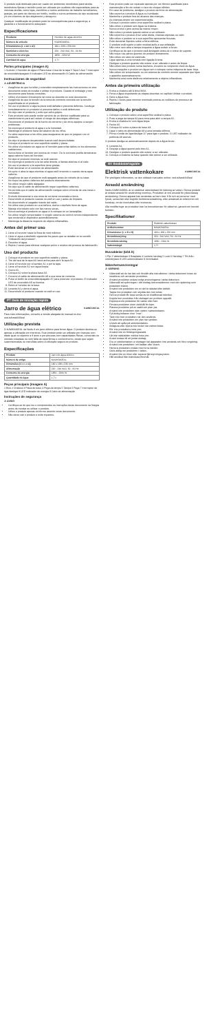O produto está destinado para ser usado em ambientes domésticos para tarefas domésticas típicas e também pode ser utilizado por usuários não especialistas para as mesmas tarefas, como lojas, escritórios e outros ambientes de trabalho semelhantes, granjas, por parte de clientes em hotéis, motéis e outros ambientes do tipo residencial y/o em entornos do tipo alojamento y desayuno.
Qualquer modificação do produto pode ter consequências para a segurança, a garantia e o funcionamento adequado.
Especificaciones
| Producto | Hervidor de agua eléctrico |
| Número de artículo | KAWK340EAL |
| Dimensiones (L x An x Al) | 180 x 198 x 236 mm |
| Suministro eléctrico | 220 - 240 VAC; 50 - 60 Hz |
| Consumo de energía | 1850 - 2200 W |
| Cantidad de agua | 1,7 l |
Partes principales (imagen A)
1 Surtidor 2 Hervidor de agua 3 Placa base 4 Asa de la tapa 5 Tapa 6 Asa 7 Interruptor de encendido/apagado 8 Indicador LED de alimentación 9 Cable de alimentación
Instrucciones de seguridad
⚠ ADVERTENCIA
Asegúrese de que ha leído y entendido completamente las instrucciones en este documento antes de instalar o utilizar el producto. Guarde el embalaje y este documento para futuras consultas.
Utilice el producto únicamente tal como se describe en este documento.
Asegúrese de que la tensión de la toma de corriente coincida con la tensión especificada en el producto.
No use el producto si alguna pieza está dañada o presenta defectos. Sustituya inmediatamente un producto si presenta daños o está defectuoso.
No deje caer el producto y evite que sufra golpes.
Este producto solo puede recibir servicio de un técnico cualificado para su mantenimiento para así reducir el riesgo de descargas eléctricas.
Desconecte el producto de la fuente de corriente y de otros equipos si surgen problemas.
No exponga el producto al agua o a la humedad.
Mantenga el producto fuera del alcance de los niños.
Se debe supervisar a los niños para asegurarse de que no jueguen con el producto.
No deje el producto desatendido cuando esté desenchufado.
Coloque el producto en una superficie estable y plana.
No utilice el producto sin agua en el hervidor para evitar daños en los elementos calefactores.
Nunca llene el hervidor por encima de «max». De lo contrario podría derramarse agua caliente fuera del hervidor.
No tape el producto mientras se esté usando.
No exponga el producto a la luz solar directa, a llamas abiertas ni al calor.
No use el producto si la superficie tiene grietas.
Evite derramar en el conector de alimentación.
No quite ni abra la tapa mientras el agua esté hirviendo o cuando vierta agua caliente.
Asegúrese de que el producto está apagado antes de retirarlo de su base.
No toque las partes calientes del producto directamente.
No utilice ningún cable alargador.
No deje que el cable de alimentación toque superficies calientes.
No permita que el cable de alimentación cuelgue sobre el borde de una mesa o mostrador.
Enchufe únicamente a una toma de corriente conectada a tierra.
Desenchufe el producto cuando no esté en uso y antes de limpiarlo.
No desenchufe el cargador tirando del cable.
No utilice este producto en una bañera, ducha o depósito lleno de agua.
Maneje el producto solo con las manos secas.
Nunca sumerja el producto en agua ni lo coloque en un lavavajillas.
No utilice ningún temporizador ni ningún sistema de control remoto independiente que encienda el dispositivo automáticamente.
Mantenga la distancia respecto de objetos inflamables.
Antes del primer uso
1. Llene el hervidor hasta la línea de nivel máximo.
2. Lleve el agua a ebullición siguiendo los pasos que se detallan en la sección "Utilización del producto".
3. Deseche el agua.
4. Repita 2 veces para eliminar cualquier polvo o residuo del proceso de fabricación.
Uso del producto
1. Coloque el producto en una superficie estable y plana.
2. Tire del asa de la tapa A4 hacia arriba para abrir la tapa A5.
3. Llene el hervidor por el surtidor A1 o por la tapa.
4. Llene el hervidor A2 con agua limpia.
5. Cierre A5.
6. Coloque A2 sobre la placa base A3.
7. Conecte el cable de alimentación A9 a una toma de corriente.
8. Pulse el botón de encendido/apagado A7 para encender el producto. El indicador LED de encendido A8 se ilumina.
9. Retire el hervidor de la base.
10. Levante A4 y vierta el agua.
11. Desenchufe el producto cuando no esté en uso.
PT Guia de iniciação rápida
Jarro de água elétrico KAWK340EAL
Para mais informações, consulte a versão alargada do manual on-line: ned.is/kawk340eal
Utilização prevista
O KAWK340EAL da Nedis é um jarro elétrico para ferver água. O produto destina-se apenas a utilização em interiores. Este produto pode ser utilizado por crianças com idade igual ou superior a 8 anos e por pessoas com capacidades físicas, sensoriais ou mentais reduzidas ou com falta de experiência e conhecimento, desde que sejam supervisionadas ou instruídas sobre a utilização segura do produto.
Especificações
| Produto | Jarro de água elétrico |
| Número de artigo | KAWK340EAL |
| Dimensões (C x L x A) | 180 x 198 x 236 mm |
| Alimentação | 220 - 240 VAC; 50 - 60 Hz |
| Consumo de energia | 1850 - 2200 W |
| Quantidade de água | 1,7 L |
Peças principais (imagem A)
1 Bico 2 Chaleira 3 Placa de base 4 Pega da tampa 5 Tampa 6 Pega 7 Interruptor de ligar/desligar 8 LED indicador de energia 9 Cabo de alimentação
Instruções de segurança
⚠ AVISO
Certifique-se de que leu e compreendeu as instruções deste documento na íntegra antes de instalar ou utilizar o produto.
Utilize o produto apenas conforme descrito neste documento.
Não deixe cair o produto e evite impactos.
Este produto pode ser reparado apenas por um técnico qualificado para manutenção a fim de reduzir o risco de choque elétrico.
Em caso de problema, desligue o produto da fonte de alimentação.
Não exponha o produto à água ou humidade.
Mantenha o produto fora do alcance das crianças.
As crianças devem ser supervisionadas.
Coloque o produto sobre uma superfície estável e plana.
Não utilize o produto sem água na chaleira.
Nunca encha o jarro acima da marca «max».
Não cubra o produto quando estiver a ser utilizado.
Não exponha o produto à luz solar direta, chamas expostas ou calor.
Não utilize o produto se a sua superfície apresentar fissuras.
Evite derramar líquidos sobre a ficha elétrica.
O produto está sujeito a calor residual após a sua utilização.
Não retire nem abra a tampa enquanto a água estiver a ferver.
Certifique-se de que o produto está desligado antes de o retirar do suporte.
Não toque nas partes quentes do produto diretamente.
Não utilize um cabo de extensão.
Ligue apenas a uma tomada com ligação à terra.
Desligue o produto quando não estiver a ser utilizado e antes de limpar.
Não utilize este produto numa banheira, chuveiro ou recipiente cheio de água.
Nunca mergulhe o produto em água nem o coloque numa máquina de lavar loiça.
Não utilize um temporizador ou um sistema de controlo remoto separado que ligue o aparelho automaticamente.
Mantenha uma certa distância relativamente a objetos inflamáveis.
Antes da primeira utilização
1. Encha a chaleira até à linha MAX.
2. Ferva a água respeitando as etapas descritas no capítulo Utilizar o produto.
3. Deite a água fora.
4. Repita 2 vezes para remover eventuais poeiras ou resíduos do processo de fabricação.
Utilização do produto
1. Coloque o produto sobre uma superfície estável e plana.
2. Puxe a pega da tampa A4 para cima para abrir a tampa A5.
3. Encha a chaleira A2 com água limpa.
4. Feche A5.
5. Coloque A2 sobre a placa de base A3.
6. Ligue o cabo de alimentação A9 a uma tomada elétrica.
7. Prima o botão de ligar/desligar A7 para ligar o produto. O LED indicador de potência A8 acende.
O produto desliga-se automaticamente depois de a água ferver.
8. Levante A4.
9. Despeje a água quente pelo bico A1.
10. Desligue o produto quando não estiver a ser utilizado.
11. Coloque a chaleira na base quando não estiver a ser utilizada.
SV Snabbstartsguide
Elektrisk vattenkokare KAWK340EAL
För ytterligare information, se den utökade manualen online: ned.is/kawk340eal
Avsedd användning
Nedis KAWK340EAL är en elektrisk vattenkokare för kokning av vatten. Denna produkt är endast avsedd för användning inomhus. Produkten är inte avsedd för yrkesmässig användning. Denna apparat kan användas av barn över 8 år och av personer med fysisk, sensoriskt eller kognitiv funktionsnedsättning, eller avsaknad av erfarenhet och kunskap, om de övervakas eller instrueras.
Alla modifieringar av produkten kan ha konsekvenser för säkerhet, garanti och korrekt funktion.
Specifikationer
| Produkt | Elektrisk vattenkokare |
| Artikelnummer | KAWK340EAL |
| Dimensioner (L x B x H) | 180 x 198 x 236 mm |
| Strömförsörjning | 220 - 240 VAC; 50 - 60 Hz |
| Strömförbrukning | 1850 - 2200 W |
| Vattenmängd | 1,7 l |
Huvuddelar (bild A)
1 Pip 2 Vattenkokare 3 Basplatta 4 Lockets handtag 5 Lock 6 Handtag 7 Till-/från-strömbrytare 8 LED-strömindikator 9 Strömkabel
Säkerhetsanvisningar
⚠ VARNING
Säkerställ att du har läst och förstått alla instruktioner i detta dokument innan du installerar och använder produkten.
Använd produkten endast enligt anvisningarna i detta dokument.
Säkerställ att spänningen i ditt eluttag överensstämmer med den spänning som produkten kräver.
Använd inte produkten om en del är skadad eller defekt.
Tappa inte produkten och skydda den mot stötar.
Denna produkt får bara servas av en kvalificerad tekniker.
Koppla bort produkten från eluttaget om problem uppstår.
Exponera inte produkten för vatten eller fukt.
Förvara produkten utom räckhåll för barn.
Placera produkten på en stabil och plan yta.
Använd inte produkten utan vatten i vattenkokaren.
Fyll aldrig kokaren över "max".
Täck inte över produkten när den används.
Använd inte produkten om ytan har sprickor.
Undvik att spilla på strömkontakten.
Avlägsna eller öppna inte locket när vattnet kokar.
Rör inte produktens heta ytor.
Använd inte en förlängningssladd.
Låt inte nätsladden vidröra heta ytor.
Anslut endast till ett jordat eluttag.
Dra ur stickkontakten ur eluttaget när apparaten inte används och före rengöring.
Använd inte produkten i ett badkar eller dusch.
Hantera produkten endast med torra händer.
Sänk aldrig ner produkten i vatten.
Använd inte en timer eller separat fjärrstyrningssystem.
Håll avstånd från brännbara föremål.